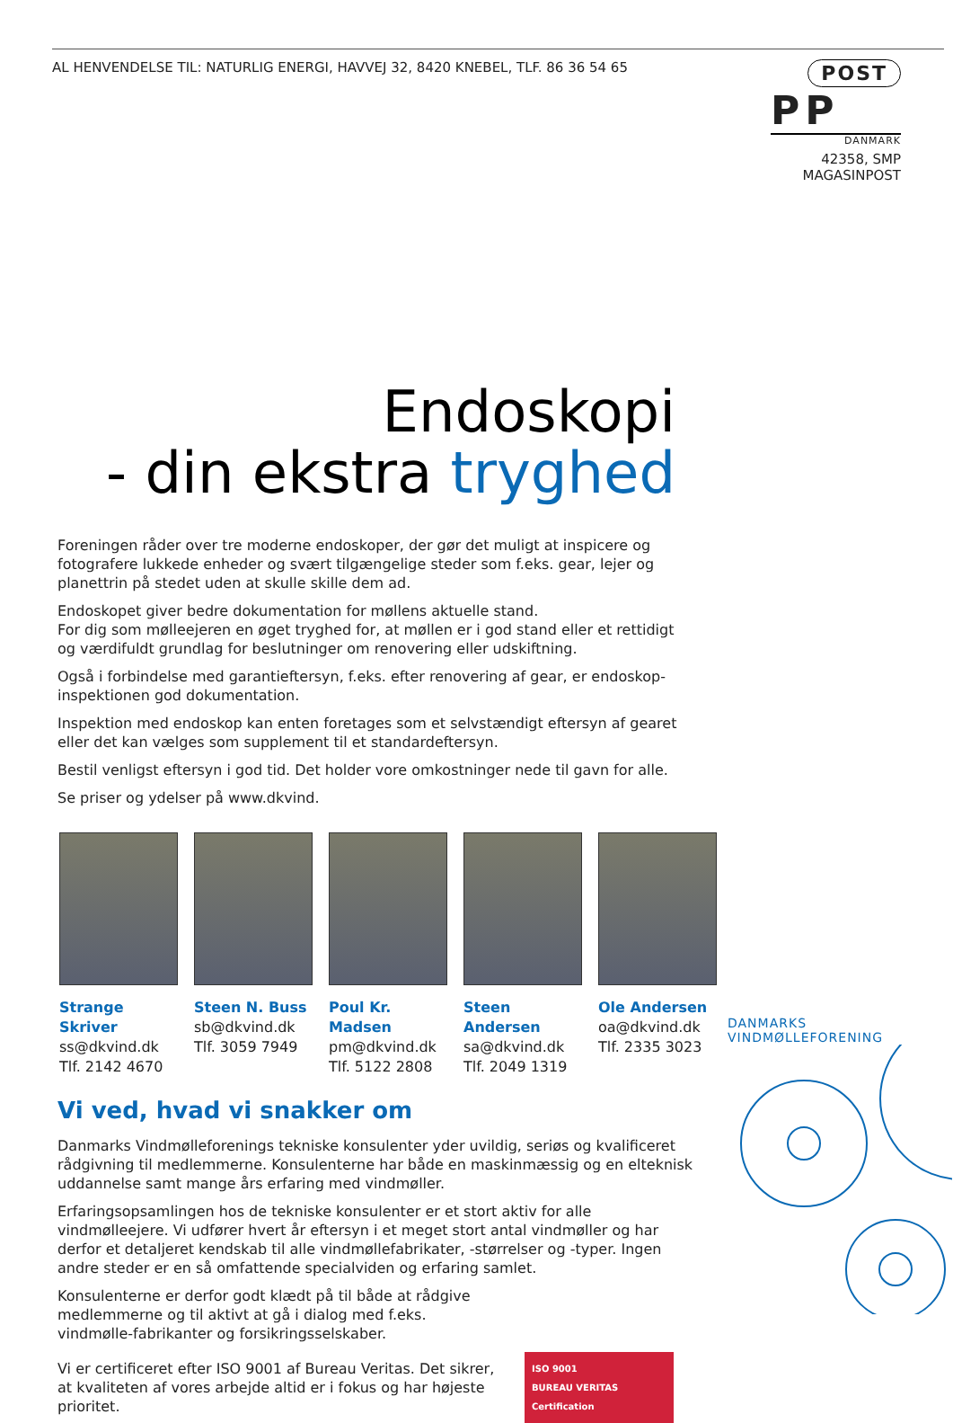AL HENVENDELSE TIL: NATURLIG ENERGI, HAVVEJ 32, 8420 KNEBEL, TLF. 86 36 54 65
POST
PP DANMARK
42358, SMP MAGASINPOST
Endoskopi
- din ekstra tryghed
Foreningen råder over tre moderne endoskoper, der gør det muligt at inspicere og fotografere lukkede enheder og svært tilgængelige steder som f.eks. gear, lejer og planettrin på stedet uden at skulle skille dem ad.
Endoskopet giver bedre dokumentation for møllens aktuelle stand.
For dig som mølleejeren en øget tryghed for, at møllen er i god stand eller et rettidigt og værdifuldt grundlag for beslutninger om renovering eller udskiftning.
Også i forbindelse med garantieftersyn, f.eks. efter renovering af gear, er endoskop-inspektionen god dokumentation.
Inspektion med endoskop kan enten foretages som et selvstændigt eftersyn af gearet eller det kan vælges som supplement til et standardeftersyn.
Bestil venligst eftersyn i god tid. Det holder vore omkostninger nede til gavn for alle.
Se priser og ydelser på www.dkvind.
Strange Skriver
ss@dkvind.dk
Tlf. 2142 4670
Steen N. Buss
sb@dkvind.dk
Tlf. 3059 7949
Poul Kr. Madsen
pm@dkvind.dk
Tlf. 5122 2808
Steen Andersen
sa@dkvind.dk
Tlf. 2049 1319
Ole Andersen
oa@dkvind.dk
Tlf. 2335 3023
Vi ved, hvad vi snakker om
Danmarks Vindmølleforenings tekniske konsulenter yder uvildig, seriøs og kvalificeret rådgivning til medlemmerne. Konsulenterne har både en maskinmæssig og en elteknisk uddannelse samt mange års erfaring med vindmøller.
Erfaringsopsamlingen hos de tekniske konsulenter er et stort aktiv for alle vindmølleejere. Vi udfører hvert år eftersyn i et meget stort antal vindmøller og har derfor et detaljeret kendskab til alle vindmøllefabrikater, -størrelser og -typer. Ingen andre steder er en så omfattende specialviden og erfaring samlet.
Konsulenterne er derfor godt klædt på til både at rådgive medlemmerne og til aktivt at gå i dialog med f.eks. vindmølle-fabrikanter og forsikringsselskaber.
Vi er certificeret efter ISO 9001 af Bureau Veritas. Det sikrer, at kvaliteten af vores arbejde altid er i fokus og har højeste prioritet. ISO 9001
BUREAU VERITAS
Certification
DANMARKS
VINDMØLLEFORENING